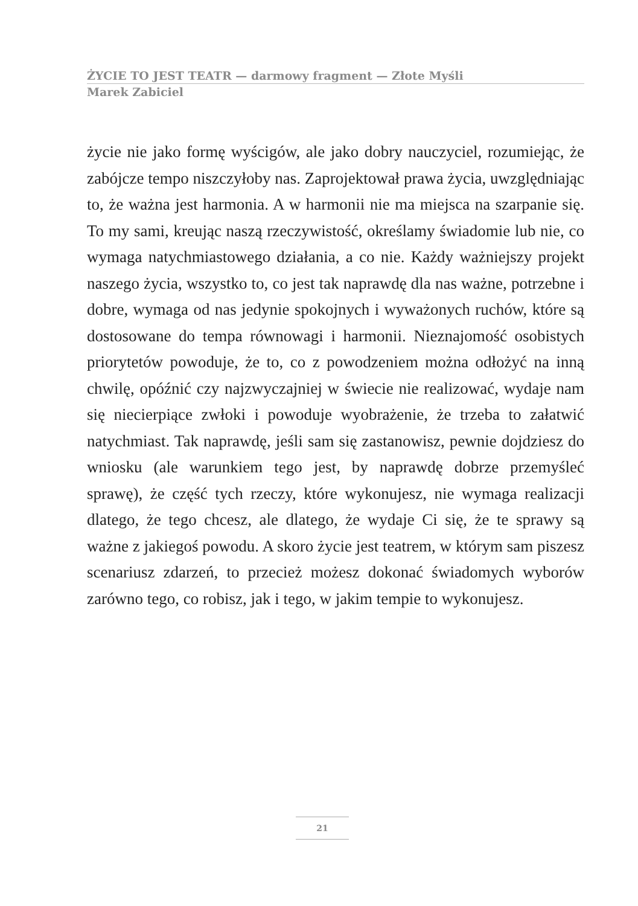ŻYCIE TO JEST TEATR — darmowy fragment — Złote Myśli
Marek Zabiciel
życie nie jako formę wyścigów, ale jako dobry nauczyciel, rozumiejąc, że zabójcze tempo niszczyłoby nas. Zaprojektował prawa życia, uwzględniając to, że ważna jest harmonia. A w harmonii nie ma miejsca na szarpanie się. To my sami, kreując naszą rzeczywistość, określamy świadomie lub nie, co wymaga natychmiastowego działania, a co nie. Każdy ważniejszy projekt naszego życia, wszystko to, co jest tak naprawdę dla nas ważne, potrzebne i dobre, wymaga od nas jedynie spokojnych i wyważonych ruchów, które są dostosowane do tempa równowagi i harmonii. Nieznajomość osobistych priorytetów powoduje, że to, co z powodzeniem można odłożyć na inną chwilę, opóźnić czy najzwyczajniej w świecie nie realizować, wydaje nam się niecierpiące zwłoki i powoduje wyobrażenie, że trzeba to załatwić natychmiast. Tak naprawdę, jeśli sam się zastanowisz, pewnie dojdziesz do wniosku (ale warunkiem tego jest, by naprawdę dobrze przemyśleć sprawę), że część tych rzeczy, które wykonujesz, nie wymaga realizacji dlatego, że tego chcesz, ale dlatego, że wydaje Ci się, że te sprawy są ważne z jakiegoś powodu. A skoro życie jest teatrem, w którym sam piszesz scenariusz zdarzeń, to przecież możesz dokonać świadomych wyborów zarówno tego, co robisz, jak i tego, w jakim tempie to wykonujesz.
21